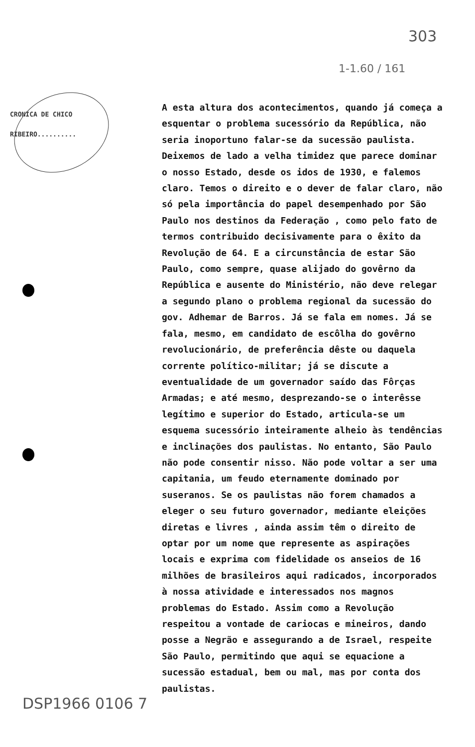303
1-1.60 / 161
CRONICA DE CHICO
RIBEIRO..........
A esta altura dos acontecimentos, quando já começa a esquentar o problema sucessório da República, não seria inoportuno falar-se da sucessão paulista. Deixemos de lado a velha timidez que parece dominar o nosso Estado, desde os idos de 1930, e falemos claro. Temos o direito e o dever de falar claro, não só pela importância do papel desempenhado por São Paulo nos destinos da Federação , como pelo fato de termos contribuido decisivamente para o êxito da Revolução de 64. E a circunstância de estar São Paulo, como sempre, quase alijado do govêrno da República e ausente do Ministério, não deve relegar a segundo plano o problema regional da sucessão do gov. Adhemar de Barros. Já se fala em nomes. Já se fala, mesmo, em candidato de escôlha do govêrno revolucionário, de preferência dêste ou daquela corrente político-militar; já se discute a eventualidade de um governador saído das Fôrças Armadas; e até mesmo, desprezando-se o interêsse legítimo e superior do Estado, articula-se um esquema sucessório inteiramente alheio às tendências e inclinações dos paulistas. No entanto, São Paulo não pode consentir nisso. Não pode voltar a ser uma capitania, um feudo eternamente dominado por suseranos. Se os paulistas não forem chamados a eleger o seu futuro governador, mediante eleições diretas e livres , ainda assim têm o direito de optar por um nome que represente as aspirações locais e exprima com fidelidade os anseios de 16 milhões de brasileiros aqui radicados, incorporados à nossa atividade e interessados nos magnos problemas do Estado. Assim como a Revolução respeitou a vontade de cariocas e mineiros, dando posse a Negrão e assegurando a de Israel, respeite São Paulo, permitindo que aqui se equacione a sucessão estadual, bem ou mal, mas por conta dos paulistas.
DSP1966 0106 7